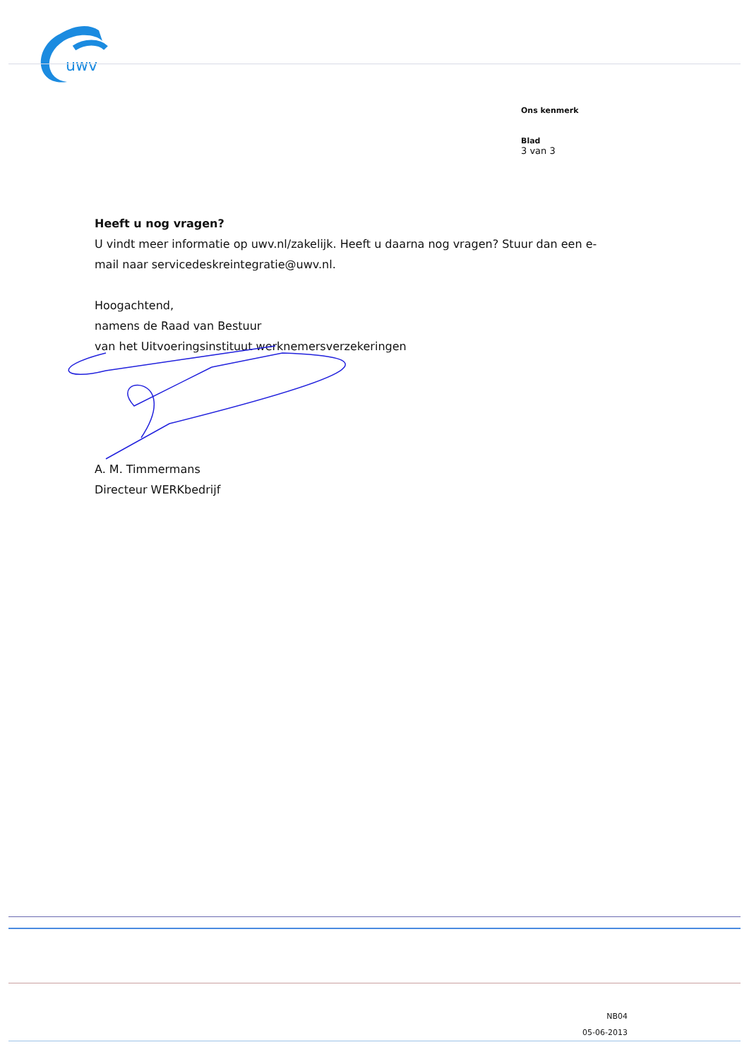uwv
Ons kenmerk
Blad
3 van 3
Heeft u nog vragen?
U vindt meer informatie op uwv.nl/zakelijk. Heeft u daarna nog vragen? Stuur dan een e-mail naar servicedeskreintegratie@uwv.nl.
Hoogachtend,
namens de Raad van Bestuur
van het Uitvoeringsinstituut werknemersverzekeringen
A. M. Timmermans
Directeur WERKbedrijf
NB04
05-06-2013